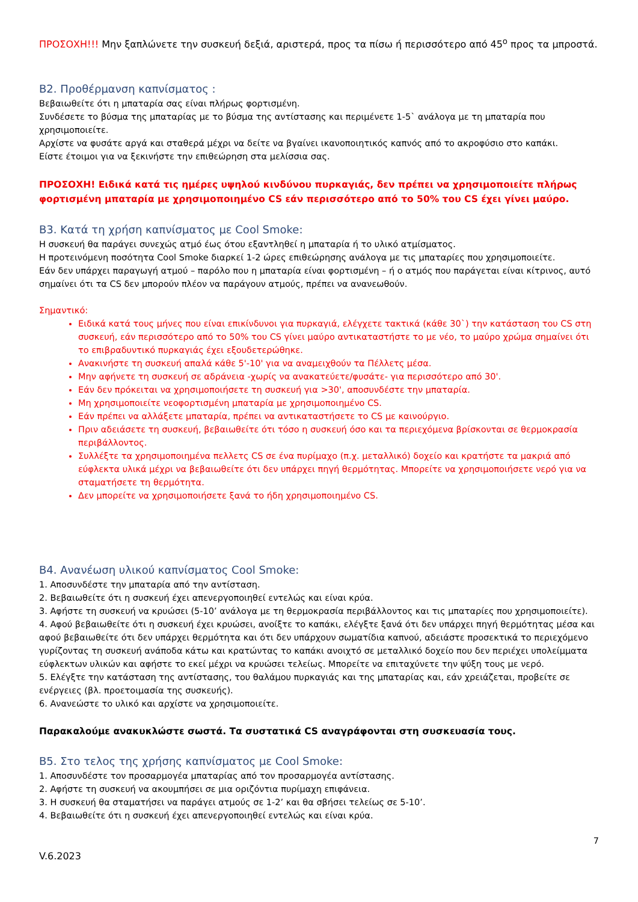ΠΡΟΣΟΧΗ!!! Μην ξαπλώνετε την συσκευή δεξιά, αριστερά, προς τα πίσω ή περισσότερο από 45<sup>ο</sup> προς τα μπροστά.
Β2. Προθέρμανση καπνίσματος :
Βεβαιωθείτε ότι η μπαταρία σας είναι πλήρως φορτισμένη.
Συνδέσετε το βύσμα της μπαταρίας με το βύσμα της αντίστασης και περιμένετε 1-5` ανάλογα με τη μπαταρία που χρησιμοποιείτε.
Αρχίστε να φυσάτε αργά και σταθερά μέχρι να δείτε να βγαίνει ικανοποιητικός καπνός από το ακροφύσιο στο καπάκι.
Είστε έτοιμοι για να ξεκινήστε την επιθεώρηση στα μελίσσια σας.
ΠΡΟΣΟΧΗ! Ειδικά κατά τις ημέρες υψηλού κινδύνου πυρκαγιάς, δεν πρέπει να χρησιμοποιείτε πλήρως φορτισμένη μπαταρία με χρησιμοποιημένο CS εάν περισσότερο από το 50% του CS έχει γίνει μαύρο.
Β3. Κατά τη χρήση καπνίσματος με Cool Smoke:
Η συσκευή θα παράγει συνεχώς ατμό έως ότου εξαντληθεί η μπαταρία ή το υλικό ατμίσματος.
Η προτεινόμενη ποσότητα Cool Smoke διαρκεί 1-2 ώρες επιθεώρησης ανάλογα με τις μπαταρίες που χρησιμοποιείτε.
Εάν δεν υπάρχει παραγωγή ατμού – παρόλο που η μπαταρία είναι φορτισμένη – ή ο ατμός που παράγεται είναι κίτρινος, αυτό σημαίνει ότι τα CS δεν μπορούν πλέον να παράγουν ατμούς, πρέπει να ανανεωθούν.
Σημαντικό:
Ειδικά κατά τους μήνες που είναι επικίνδυνοι για πυρκαγιά, ελέγχετε τακτικά (κάθε 30`) την κατάσταση του CS στη συσκευή, εάν περισσότερο από το 50% του CS γίνει μαύρο αντικαταστήστε το με νέο, το μαύρο χρώμα σημαίνει ότι το επιβραδυντικό πυρκαγιάς έχει εξουδετερώθηκε.
Ανακινήστε τη συσκευή απαλά κάθε 5'-10' για να αναμειχθούν τα Πέλλετς μέσα.
Μην αφήνετε τη συσκευή σε αδράνεια -χωρίς να ανακατεύετε/φυσάτε- για περισσότερο από 30'.
Εάν δεν πρόκειται να χρησιμοποιήσετε τη συσκευή για >30', αποσυνδέστε την μπαταρία.
Μη χρησιμοποιείτε νεοφορτισμένη μπαταρία με χρησιμοποιημένο CS.
Εάν πρέπει να αλλάξετε μπαταρία, πρέπει να αντικαταστήσετε το CS με καινούργιο.
Πριν αδειάσετε τη συσκευή, βεβαιωθείτε ότι τόσο η συσκευή όσο και τα περιεχόμενα βρίσκονται σε θερμοκρασία περιβάλλοντος.
Συλλέξτε τα χρησιμοποιημένα πελλετς CS σε ένα πυρίμαχο (π.χ. μεταλλικό) δοχείο και κρατήστε τα μακριά από εύφλεκτα υλικά μέχρι να βεβαιωθείτε ότι δεν υπάρχει πηγή θερμότητας. Μπορείτε να χρησιμοποιήσετε νερό για να σταματήσετε τη θερμότητα.
Δεν μπορείτε να χρησιμοποιήσετε ξανά το ήδη χρησιμοποιημένο CS.
Β4. Ανανέωση υλικού καπνίσματος Cool Smoke:
1. Αποσυνδέστε την μπαταρία από την αντίσταση.
2. Βεβαιωθείτε ότι η συσκευή έχει απενεργοποιηθεί εντελώς και είναι κρύα.
3. Αφήστε τη συσκευή να κρυώσει (5-10’ ανάλογα με τη θερμοκρασία περιβάλλοντος και τις μπαταρίες που χρησιμοποιείτε).
4. Αφού βεβαιωθείτε ότι η συσκευή έχει κρυώσει, ανοίξτε το καπάκι, ελέγξτε ξανά ότι δεν υπάρχει πηγή θερμότητας μέσα και αφού βεβαιωθείτε ότι δεν υπάρχει θερμότητα και ότι δεν υπάρχουν σωματίδια καπνού, αδειάστε προσεκτικά το περιεχόμενο γυρίζοντας τη συσκευή ανάποδα κάτω και κρατώντας το καπάκι ανοιχτό σε μεταλλικό δοχείο που δεν περιέχει υπολείμματα εύφλεκτων υλικών και αφήστε το εκεί μέχρι να κρυώσει τελείως. Μπορείτε να επιταχύνετε την ψύξη τους με νερό.
5. Ελέγξτε την κατάσταση της αντίστασης, του θαλάμου πυρκαγιάς και της μπαταρίας και, εάν χρειάζεται, προβείτε σε ενέργειες (βλ. προετοιμασία της συσκευής).
6. Ανανεώστε το υλικό και αρχίστε να χρησιμοποιείτε.
Παρακαλούμε ανακυκλώστε σωστά. Τα συστατικά CS αναγράφονται στη συσκευασία τους.
Β5. Στο τελος της χρήσης καπνίσματος με Cool Smoke:
1. Αποσυνδέστε τον προσαρμογέα μπαταρίας από τον προσαρμογέα αντίστασης.
2. Αφήστε τη συσκευή να ακουμπήσει σε μια οριζόντια πυρίμαχη επιφάνεια.
3. Η συσκευή θα σταματήσει να παράγει ατμούς σε 1-2’ και θα σβήσει τελείως σε 5-10’.
4. Βεβαιωθείτε ότι η συσκευή έχει απενεργοποιηθεί εντελώς και είναι κρύα.
7
V.6.2023